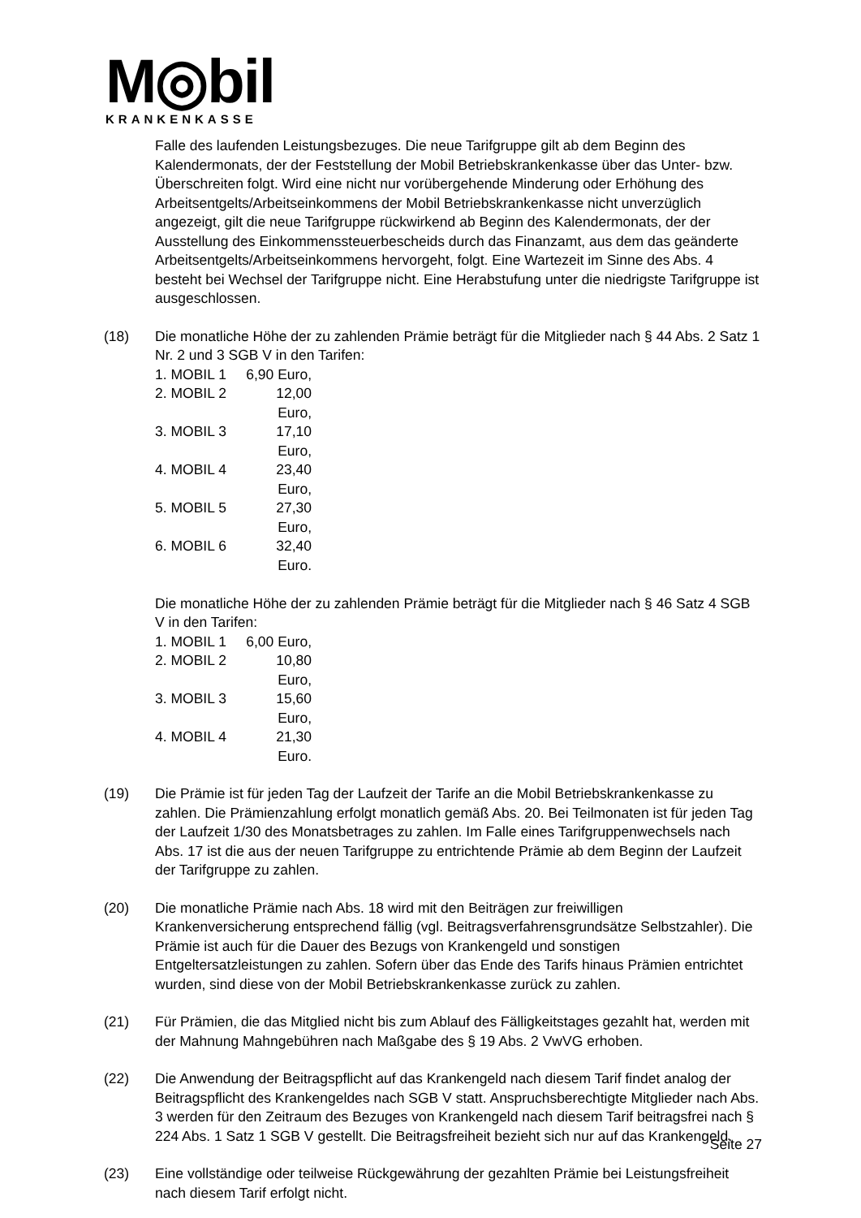M◎bil
KRANKENKASSE
Falle des laufenden Leistungsbezuges. Die neue Tarifgruppe gilt ab dem Beginn des Kalendermonats, der der Feststellung der Mobil Betriebskrankenkasse über das Unter- bzw. Überschreiten folgt. Wird eine nicht nur vorübergehende Minderung oder Erhöhung des Arbeitsentgelts/Arbeitseinkommens der Mobil Betriebskrankenkasse nicht unverzüglich angezeigt, gilt die neue Tarifgruppe rückwirkend ab Beginn des Kalendermonats, der der Ausstellung des Einkommenssteuerbescheids durch das Finanzamt, aus dem das geänderte Arbeitsentgelts/Arbeitseinkommens hervorgeht, folgt. Eine Wartezeit im Sinne des Abs. 4 besteht bei Wechsel der Tarifgruppe nicht. Eine Herabstufung unter die niedrigste Tarifgruppe ist ausgeschlossen.
(18) Die monatliche Höhe der zu zahlenden Prämie beträgt für die Mitglieder nach § 44 Abs. 2 Satz 1 Nr. 2 und 3 SGB V in den Tarifen:
1. MOBIL 1 6,90 Euro,
2. MOBIL 2 12,00 Euro,
3. MOBIL 3 17,10 Euro,
4. MOBIL 4 23,40 Euro,
5. MOBIL 5 27,30 Euro,
6. MOBIL 6 32,40 Euro.
Die monatliche Höhe der zu zahlenden Prämie beträgt für die Mitglieder nach § 46 Satz 4 SGB V in den Tarifen:
1. MOBIL 1 6,00 Euro,
2. MOBIL 2 10,80 Euro,
3. MOBIL 3 15,60 Euro,
4. MOBIL 4 21,30 Euro.
(19) Die Prämie ist für jeden Tag der Laufzeit der Tarife an die Mobil Betriebskrankenkasse zu zahlen. Die Prämienzahlung erfolgt monatlich gemäß Abs. 20. Bei Teilmonaten ist für jeden Tag der Laufzeit 1/30 des Monatsbetrages zu zahlen. Im Falle eines Tarifgruppenwechsels nach Abs. 17 ist die aus der neuen Tarifgruppe zu entrichtende Prämie ab dem Beginn der Laufzeit der Tarifgruppe zu zahlen.
(20) Die monatliche Prämie nach Abs. 18 wird mit den Beiträgen zur freiwilligen Krankenversicherung entsprechend fällig (vgl. Beitragsverfahrensgrundsätze Selbstzahler). Die Prämie ist auch für die Dauer des Bezugs von Krankengeld und sonstigen Entgeltersatzleistungen zu zahlen. Sofern über das Ende des Tarifs hinaus Prämien entrichtet wurden, sind diese von der Mobil Betriebskrankenkasse zurück zu zahlen.
(21) Für Prämien, die das Mitglied nicht bis zum Ablauf des Fälligkeitstages gezahlt hat, werden mit der Mahnung Mahngebühren nach Maßgabe des § 19 Abs. 2 VwVG erhoben.
(22) Die Anwendung der Beitragspflicht auf das Krankengeld nach diesem Tarif findet analog der Beitragspflicht des Krankengeldes nach SGB V statt. Anspruchsberechtigte Mitglieder nach Abs. 3 werden für den Zeitraum des Bezuges von Krankengeld nach diesem Tarif beitragsfrei nach § 224 Abs. 1 Satz 1 SGB V gestellt. Die Beitragsfreiheit bezieht sich nur auf das Krankengeld.
(23) Eine vollständige oder teilweise Rückgewährung der gezahlten Prämie bei Leistungsfreiheit nach diesem Tarif erfolgt nicht.
Seite 27